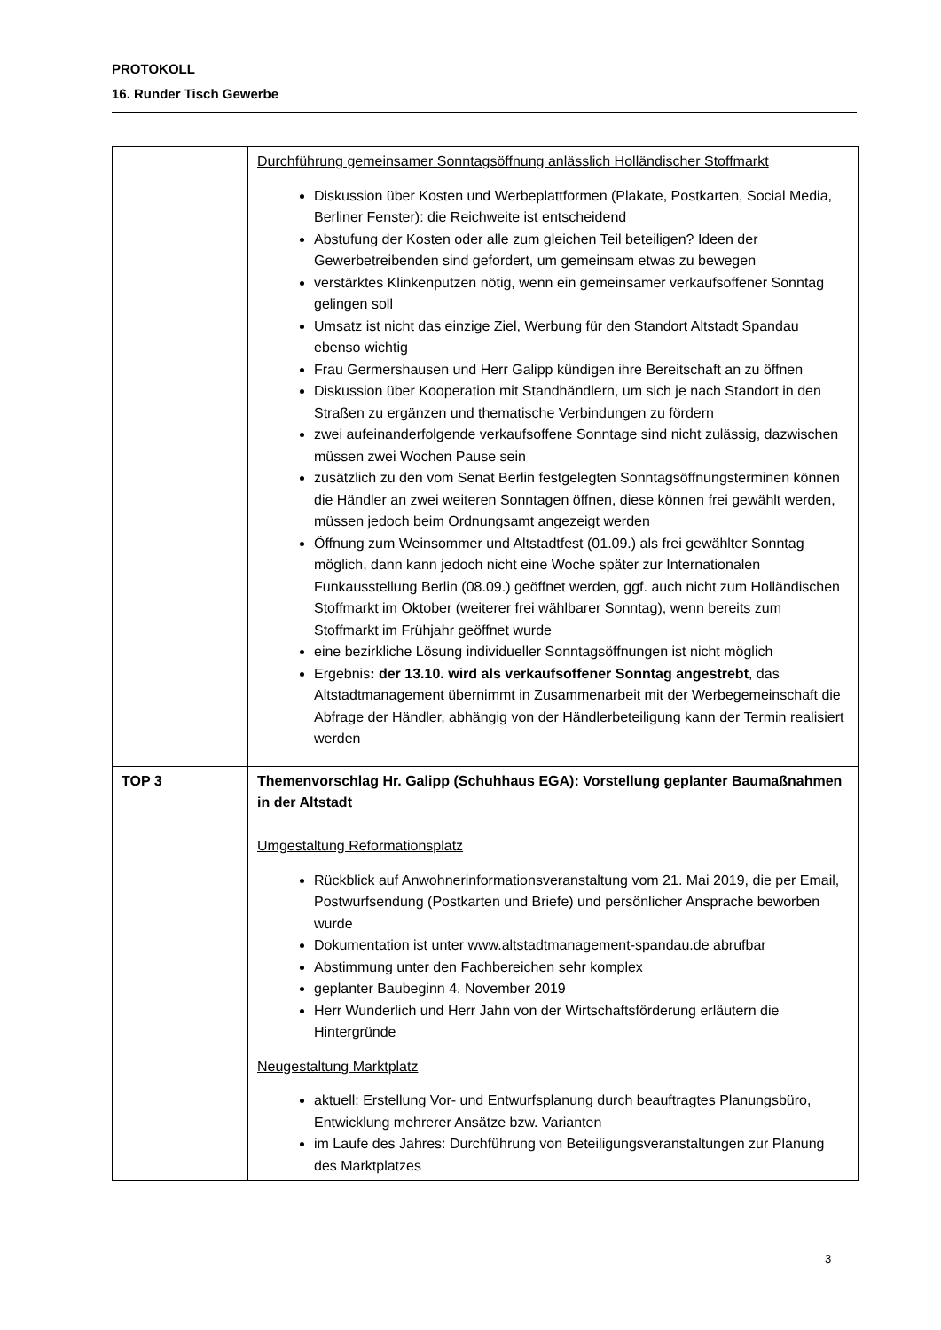PROTOKOLL
16. Runder Tisch Gewerbe
| | Durchführung gemeinsamer Sonntagsöffnung anlässlich Holländischer Stoffmarkt Diskussion über Kosten und Werbeplattformen (Plakate, Postkarten, Social Media, Berliner Fenster): die Reichweite ist entscheidend Abstufung der Kosten oder alle zum gleichen Teil beteiligen? Ideen der Gewerbetreibenden sind gefordert, um gemeinsam etwas zu bewegen verstärktes Klinkenputzen nötig, wenn ein gemeinsamer verkaufsoffener Sonntag gelingen soll Umsatz ist nicht das einzige Ziel, Werbung für den Standort Altstadt Spandau ebenso wichtig Frau Germershausen und Herr Galipp kündigen ihre Bereitschaft an zu öffnen Diskussion über Kooperation mit Standhändlern, um sich je nach Standort in den Straßen zu ergänzen und thematische Verbindungen zu fördern zwei aufeinanderfolgende verkaufsoffene Sonntage sind nicht zulässig, dazwischen müssen zwei Wochen Pause sein zusätzlich zu den vom Senat Berlin festgelegten Sonntagsöffnungsterminen können die Händler an zwei weiteren Sonntagen öffnen, diese können frei gewählt werden, müssen jedoch beim Ordnungsamt angezeigt werden Öffnung zum Weinsommer und Altstadtfest (01.09.) als frei gewählter Sonntag möglich, dann kann jedoch nicht eine Woche später zur Internationalen Funkausstellung Berlin (08.09.) geöffnet werden, ggf. auch nicht zum Holländischen Stoffmarkt im Oktober (weiterer frei wählbarer Sonntag), wenn bereits zum Stoffmarkt im Frühjahr geöffnet wurde eine bezirkliche Lösung individueller Sonntagsöffnungen ist nicht möglich Ergebnis : der 13.10. wird als verkaufsoffener Sonntag angestrebt , das Altstadtmanagement übernimmt in Zusammenarbeit mit der Werbegemeinschaft die Abfrage der Händler, abhängig von der Händlerbeteiligung kann der Termin realisiert werden |
| TOP 3 | Themenvorschlag Hr. Galipp (Schuhhaus EGA): Vorstellung geplanter Baumaßnahmen in der Altstadt Umgestaltung Reformationsplatz Rückblick auf Anwohnerinformationsveranstaltung vom 21. Mai 2019, die per Email, Postwurfsendung (Postkarten und Briefe) und persönlicher Ansprache beworben wurde Dokumentation ist unter www.altstadtmanagement-spandau.de abrufbar Abstimmung unter den Fachbereichen sehr komplex geplanter Baubeginn 4. November 2019 Herr Wunderlich und Herr Jahn von der Wirtschaftsförderung erläutern die Hintergründe Neugestaltung Marktplatz aktuell: Erstellung Vor- und Entwurfsplanung durch beauftragtes Planungsbüro, Entwicklung mehrerer Ansätze bzw. Varianten im Laufe des Jahres: Durchführung von Beteiligungsveranstaltungen zur Planung des Marktplatzes |
3